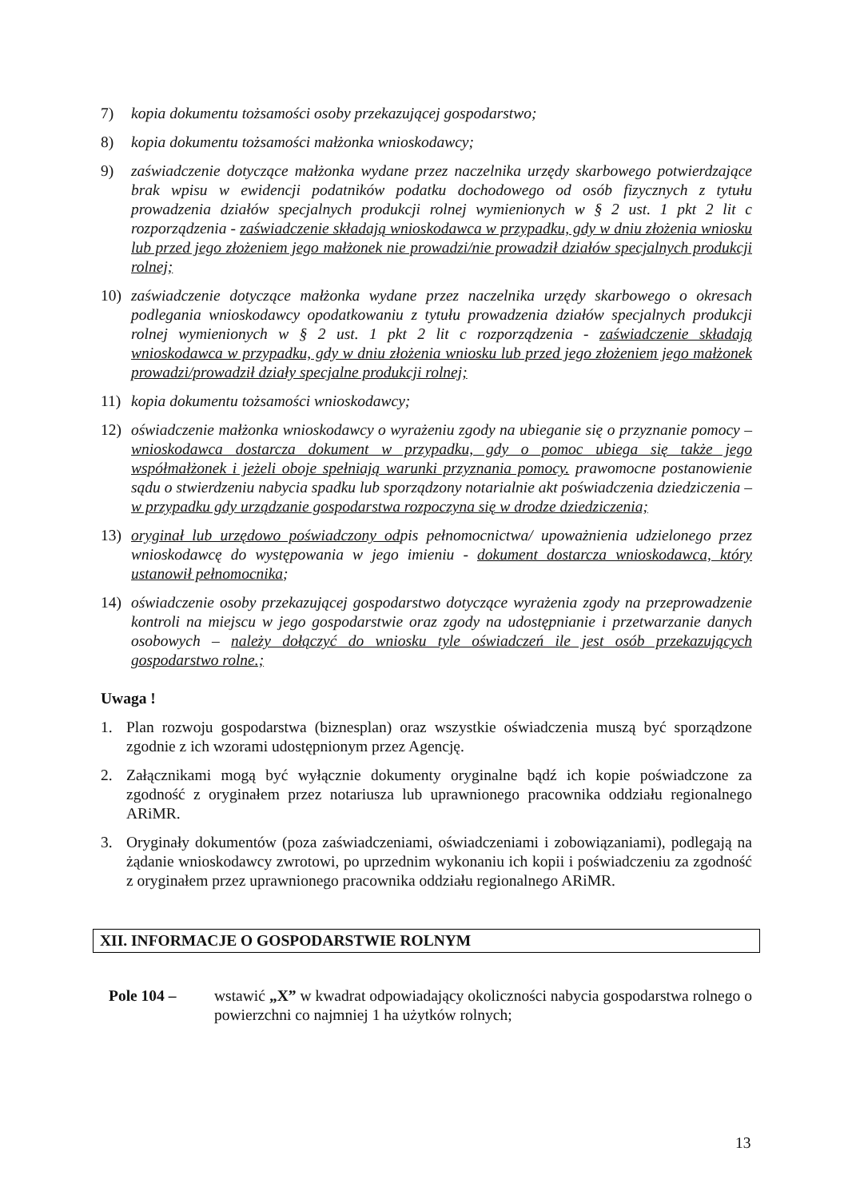7) kopia dokumentu tożsamości osoby przekazującej gospodarstwo;
8) kopia dokumentu tożsamości małżonka wnioskodawcy;
9) zaświadczenie dotyczące małżonka wydane przez naczelnika urzędy skarbowego potwierdzające brak wpisu w ewidencji podatników podatku dochodowego od osób fizycznych z tytułu prowadzenia działów specjalnych produkcji rolnej wymienionych w § 2 ust. 1 pkt 2 lit c rozporządzenia - zaświadczenie składają wnioskodawca w przypadku, gdy w dniu złożenia wniosku lub przed jego złożeniem jego małżonek nie prowadzi/nie prowadził działów specjalnych produkcji rolnej;
10) zaświadczenie dotyczące małżonka wydane przez naczelnika urzędy skarbowego o okresach podlegania wnioskodawcy opodatkowaniu z tytułu prowadzenia działów specjalnych produkcji rolnej wymienionych w § 2 ust. 1 pkt 2 lit c rozporządzenia - zaświadczenie składają wnioskodawca w przypadku, gdy w dniu złożenia wniosku lub przed jego złożeniem jego małżonek prowadzi/prowadził działy specjalne produkcji rolnej;
11) kopia dokumentu tożsamości wnioskodawcy;
12) oświadczenie małżonka wnioskodawcy o wyrażeniu zgody na ubieganie się o przyznanie pomocy – wnioskodawca dostarcza dokument w przypadku, gdy o pomoc ubiega się także jego współmałżonek i jeżeli oboje spełniają warunki przyznania pomocy. prawomocne postanowienie sądu o stwierdzeniu nabycia spadku lub sporządzony notarialnie akt poświadczenia dziedziczenia – w przypadku gdy urządzanie gospodarstwa rozpoczyna się w drodze dziedziczenia;
13) oryginał lub urzędowo poświadczony odpis pełnomocnictwa/ upoważnienia udzielonego przez wnioskodawcę do występowania w jego imieniu - dokument dostarcza wnioskodawca, który ustanowił pełnomocnika;
14) oświadczenie osoby przekazującej gospodarstwo dotyczące wyrażenia zgody na przeprowadzenie kontroli na miejscu w jego gospodarstwie oraz zgody na udostępnianie i przetwarzanie danych osobowych – należy dołączyć do wniosku tyle oświadczeń ile jest osób przekazujących gospodarstwo rolne.;
Uwaga !
1. Plan rozwoju gospodarstwa (biznesplan) oraz wszystkie oświadczenia muszą być sporządzone zgodnie z ich wzorami udostępnionym przez Agencję.
2. Załącznikami mogą być wyłącznie dokumenty oryginalne bądź ich kopie poświadczone za zgodność z oryginałem przez notariusza lub uprawnionego pracownika oddziału regionalnego ARiMR.
3. Oryginały dokumentów (poza zaświadczeniami, oświadczeniami i zobowiązaniami), podlegają na żądanie wnioskodawcy zwrotowi, po uprzednim wykonaniu ich kopii i poświadczeniu za zgodność z oryginałem przez uprawnionego pracownika oddziału regionalnego ARiMR.
XII. INFORMACJE O GOSPODARSTWIE ROLNYM
Pole 104 – wstawić „X” w kwadrat odpowiadający okoliczności nabycia gospodarstwa rolnego o powierzchni co najmniej 1 ha użytków rolnych;
13